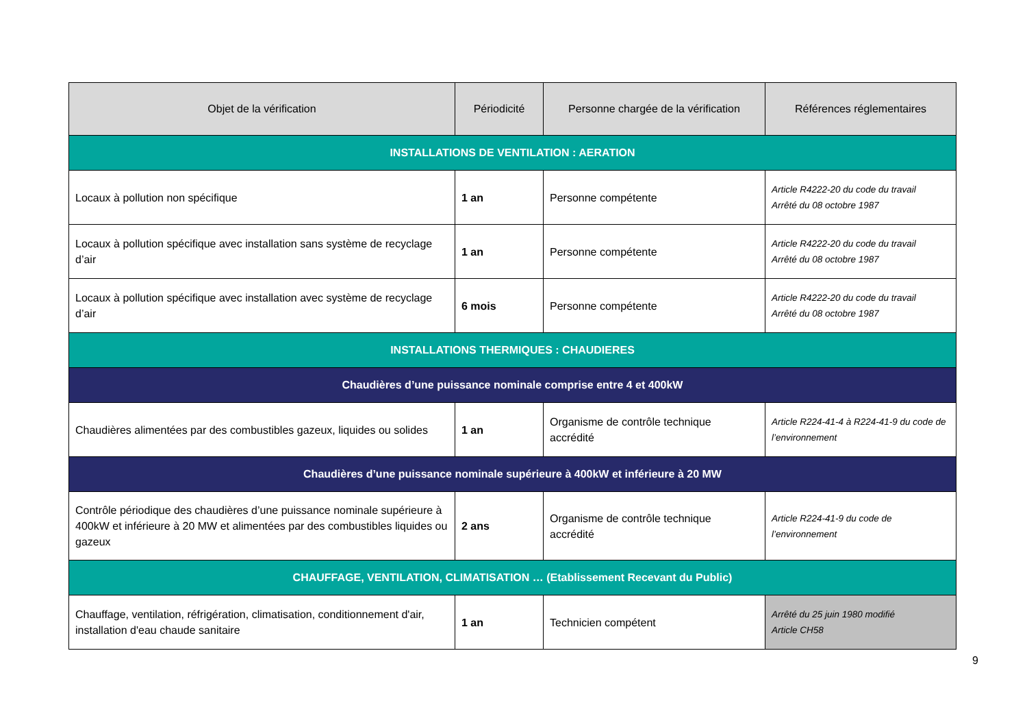| Objet de la vérification | Périodicité | Personne chargée de la vérification | Références réglementaires |
| --- | --- | --- | --- |
| INSTALLATIONS DE VENTILATION : AERATION | | | |
| Locaux à pollution non spécifique | 1 an | Personne compétente | Article R4222-20 du code du travail Arrêté du 08 octobre 1987 |
| Locaux à pollution spécifique avec installation sans système de recyclage d’air | 1 an | Personne compétente | Article R4222-20 du code du travail Arrêté du 08 octobre 1987 |
| Locaux à pollution spécifique avec installation avec système de recyclage d’air | 6 mois | Personne compétente | Article R4222-20 du code du travail Arrêté du 08 octobre 1987 |
| INSTALLATIONS THERMIQUES : CHAUDIERES | | | |
| Chaudières d’une puissance nominale comprise entre 4 et 400kW | | | |
| Chaudières alimentées par des combustibles gazeux, liquides ou solides | 1 an | Organisme de contrôle technique accrédité | Article R224-41-4 à R224-41-9 du code de l’environnement |
| Chaudières d’une puissance nominale supérieure à 400kW et inférieure à 20 MW | | | |
| Contrôle périodique des chaudières d’une puissance nominale supérieure à 400kW et inférieure à 20 MW et alimentées par des combustibles liquides ou gazeux | 2 ans | Organisme de contrôle technique accrédité | Article R224-41-9 du code de l’environnement |
| CHAUFFAGE, VENTILATION, CLIMATISATION … (Etablissement Recevant du Public) | | | |
| Chauffage, ventilation, réfrigération, climatisation, conditionnement d'air, installation d'eau chaude sanitaire | 1 an | Technicien compétent | Arrêté du 25 juin 1980 modifié Article CH58 |
9